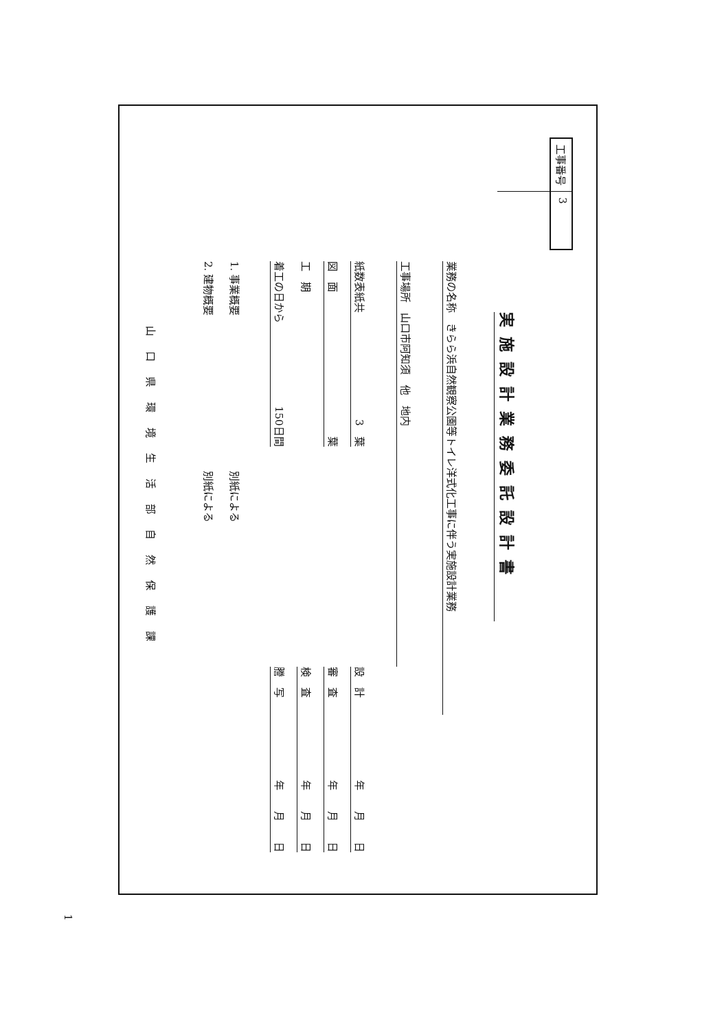工事番号 3
実施設計業務委託設計書
業務の名称　きらら浜自然観察公園等トイレ洋式化工事に伴う実施設計業務
工事場所　山口市阿知須　他　地内
紙数表紙共 3　葉
設　計 年　　月　　日
図　面 葉
審　査 年　　月　　日
工　期
検　査 年　　月　　日
着工の日から 150日間
謄　写 年　　月　　日
1. 事業概要 別紙による
2. 建物概要 別紙による
山口県環境生活部自然保護課
1